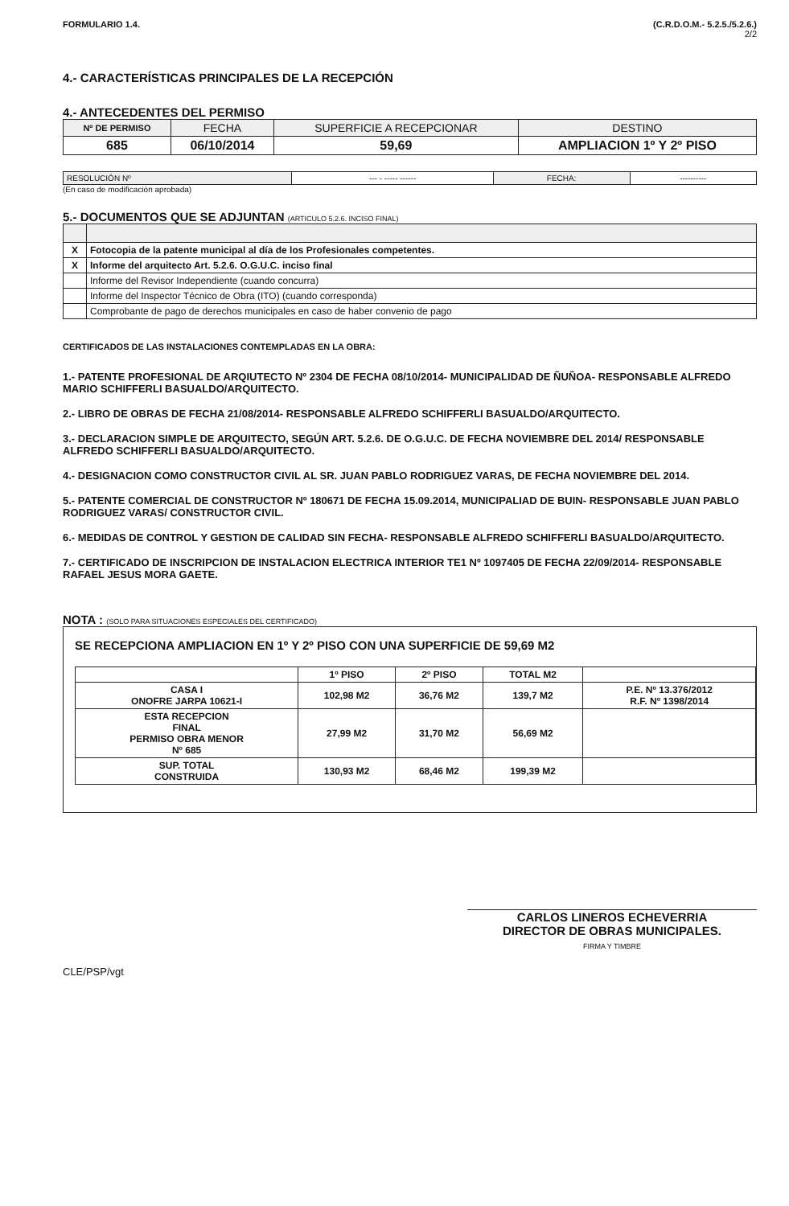FORMULARIO 1.4. (C.R.D.O.M.- 5.2.5./5.2.6.)
2/2
4.- CARACTERÍSTICAS PRINCIPALES DE LA RECEPCIÓN
4.- ANTECEDENTES DEL PERMISO
| Nº DE PERMISO | FECHA | SUPERFICIE A RECEPCIONAR | DESTINO |
| --- | --- | --- | --- |
| 685 | 06/10/2014 | 59,69 | AMPLIACION 1º Y 2º PISO |
| RESOLUCIÓN Nº | --- - ----- ------ | FECHA: | ---------- |
(En caso de modificación aprobada)
5.- DOCUMENTOS QUE SE ADJUNTAN (ARTICULO 5.2.6. INCISO FINAL)
| X | Fotocopia de la patente municipal al día de los Profesionales competentes. |
| X | Informe del arquitecto Art. 5.2.6. O.G.U.C. inciso final |
| | Informe del Revisor Independiente (cuando concurra) |
| | Informe del Inspector Técnico de Obra (ITO) (cuando corresponda) |
| | Comprobante de pago de derechos municipales en caso de haber convenio de pago |
CERTIFICADOS DE LAS INSTALACIONES CONTEMPLADAS EN LA OBRA:
1.- PATENTE PROFESIONAL DE ARQIUTECTO Nº 2304 DE FECHA 08/10/2014- MUNICIPALIDAD DE ÑUÑOA- RESPONSABLE ALFREDO MARIO SCHIFFERLI BASUALDO/ARQUITECTO.
2.- LIBRO DE OBRAS DE FECHA 21/08/2014- RESPONSABLE ALFREDO SCHIFFERLI BASUALDO/ARQUITECTO.
3.- DECLARACION SIMPLE DE ARQUITECTO, SEGÚN ART. 5.2.6. DE O.G.U.C. DE FECHA NOVIEMBRE DEL 2014/ RESPONSABLE ALFREDO SCHIFFERLI BASUALDO/ARQUITECTO.
4.- DESIGNACION COMO CONSTRUCTOR CIVIL AL SR. JUAN PABLO RODRIGUEZ VARAS, DE FECHA NOVIEMBRE DEL 2014.
5.- PATENTE COMERCIAL DE CONSTRUCTOR Nº 180671 DE FECHA 15.09.2014, MUNICIPALIAD DE BUIN- RESPONSABLE JUAN PABLO RODRIGUEZ VARAS/ CONSTRUCTOR CIVIL.
6.- MEDIDAS DE CONTROL Y GESTION DE CALIDAD SIN FECHA- RESPONSABLE ALFREDO SCHIFFERLI BASUALDO/ARQUITECTO.
7.- CERTIFICADO DE INSCRIPCION DE INSTALACION ELECTRICA INTERIOR TE1 Nº 1097405 DE FECHA 22/09/2014- RESPONSABLE RAFAEL JESUS MORA GAETE.
NOTA : (SOLO PARA SITUACIONES ESPECIALES DEL CERTIFICADO)
SE RECEPCIONA AMPLIACION EN 1º Y 2º PISO CON UNA SUPERFICIE DE 59,69 M2
| | 1º PISO | 2º PISO | TOTAL M2 | |
| CASA I ONOFRE JARPA 10621-I | 102,98 M2 | 36,76 M2 | 139,7 M2 | P.E. Nº 13.376/2012 R.F. Nº 1398/2014 |
| ESTA RECEPCION FINAL PERMISO OBRA MENOR Nº 685 | 27,99 M2 | 31,70 M2 | 56,69 M2 | |
| SUP. TOTAL CONSTRUIDA | 130,93 M2 | 68,46 M2 | 199,39 M2 | |
CLE/PSP/vgt
CARLOS LINEROS ECHEVERRIA
DIRECTOR DE OBRAS MUNICIPALES.
FIRMA Y TIMBRE